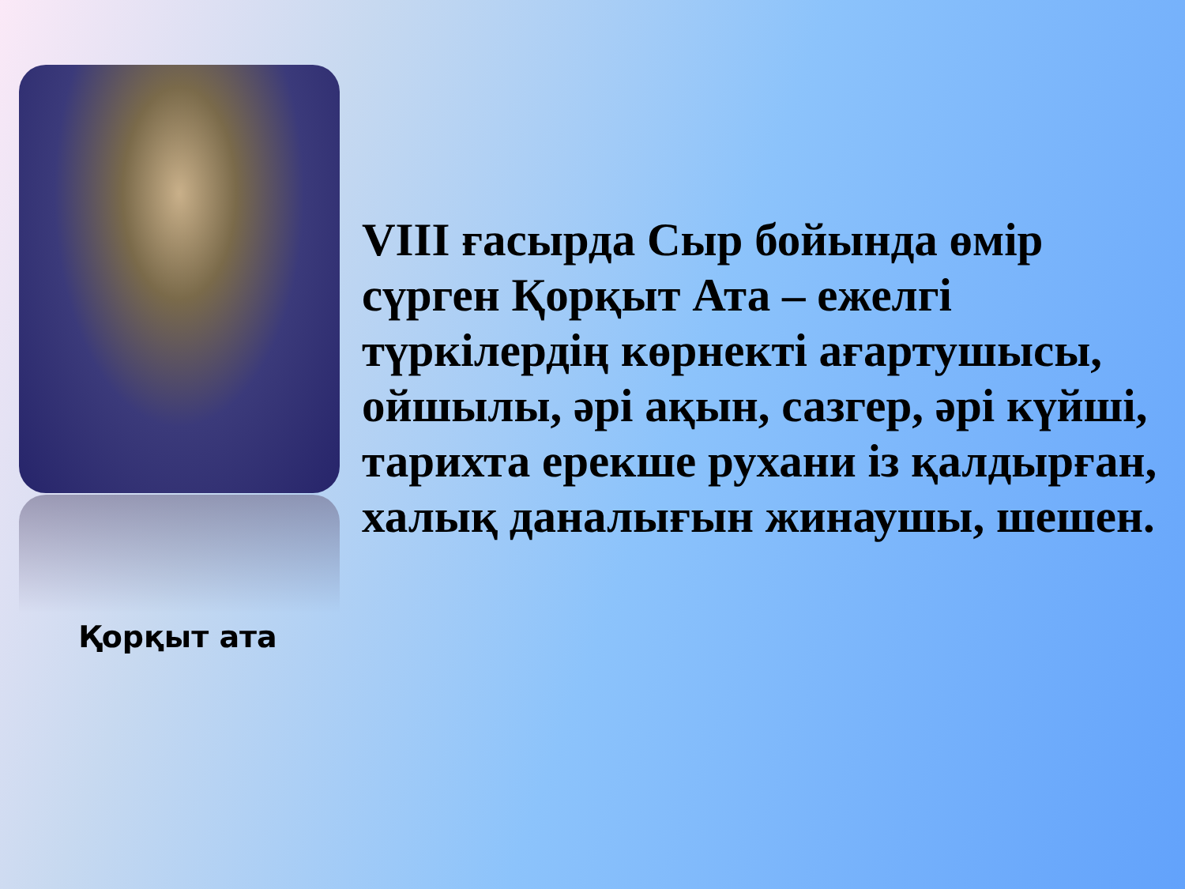Қорқыт ата
VIII ғасырда Сыр бойында өмір
сүрген Қорқыт Ата – ежелгі
түркілердің көрнекті ағартушысы,
ойшылы, әрі ақын, сазгер, әрі күйші,
тарихта ерекше рухани із қалдырған,
халық даналығын жинаушы, шешен.